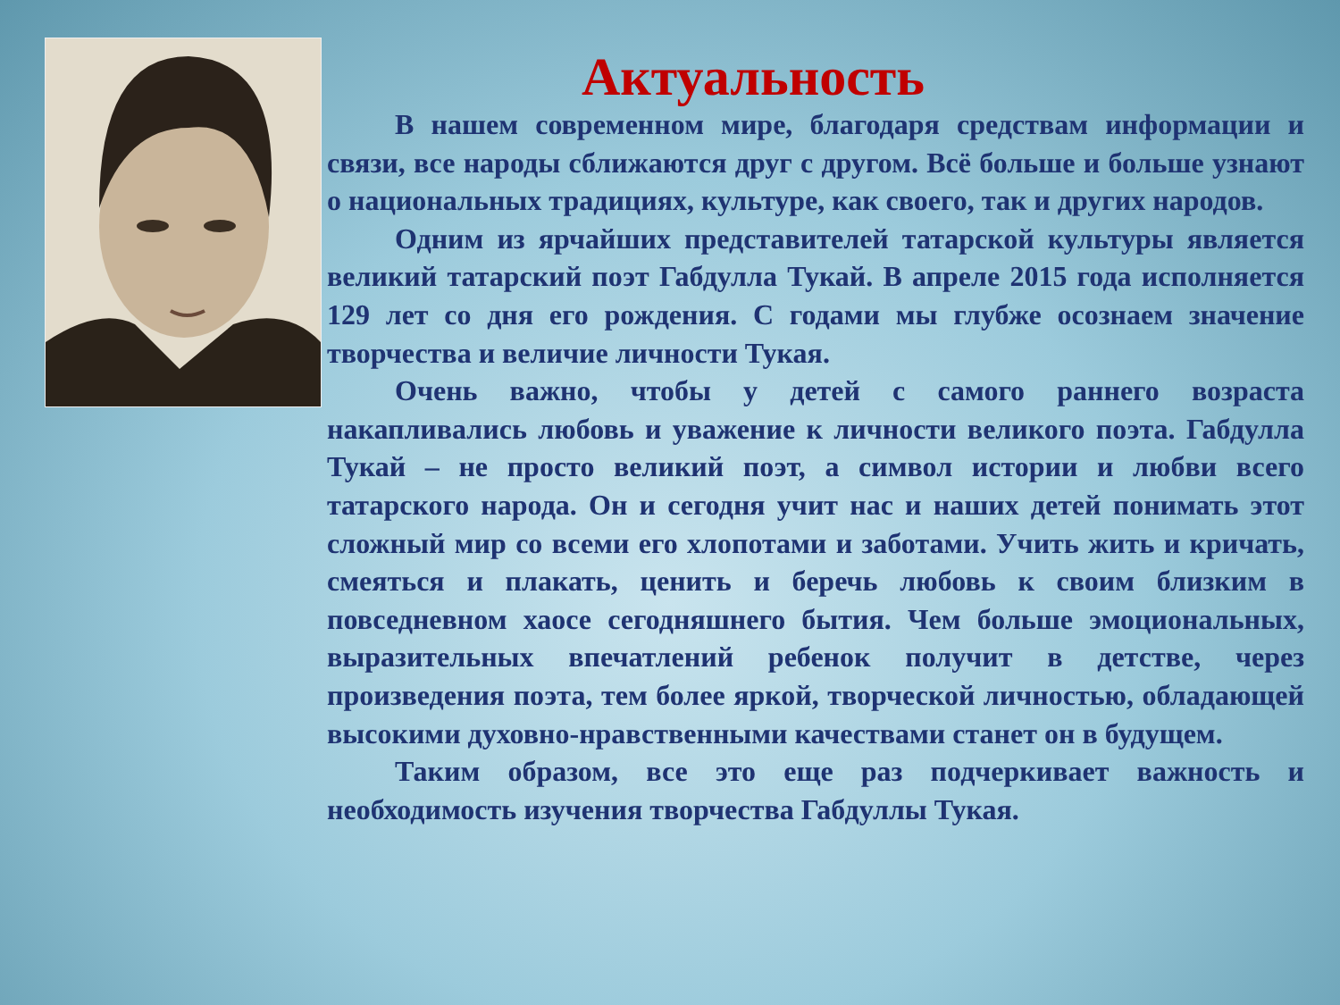Актуальность
В нашем современном мире, благодаря средствам информации и связи, все народы сближаются друг с другом. Всё больше и больше узнают о национальных традициях, культуре, как своего, так и других народов.
Одним из ярчайших представителей татарской культуры является великий татарский поэт Габдулла Тукай. В апреле 2015 года исполняется 129 лет со дня его рождения. С годами мы глубже осознаем значение творчества и величие личности Тукая.
Очень важно, чтобы у детей с самого раннего возраста накапливались любовь и уважение к личности великого поэта. Габдулла Тукай – не просто великий поэт, а символ истории и любви всего татарского народа. Он и сегодня учит нас и наших детей понимать этот сложный мир со всеми его хлопотами и заботами. Учить жить и кричать, смеяться и плакать, ценить и беречь любовь к своим близким в повседневном хаосе сегодняшнего бытия. Чем больше эмоциональных, выразительных впечатлений ребенок получит в детстве, через произведения поэта, тем более яркой, творческой личностью, обладающей высокими духовно-нравственными качествами станет он в будущем.
Таким образом, все это еще раз подчеркивает важность и необходимость изучения творчества Габдуллы Тукая.